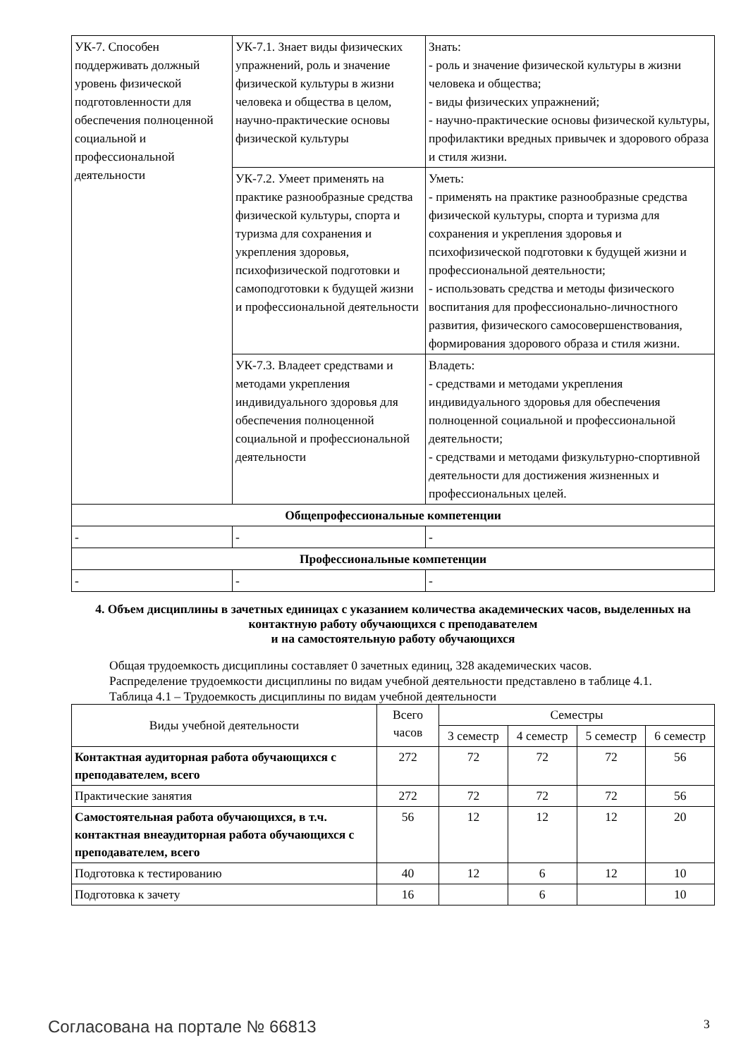| УК-7. Способен поддерживать должный уровень физической подготовленности для обеспечения полноценной социальной и профессиональной деятельности | УК-7.1. Знает виды физических упражнений, роль и значение физической культуры в жизни человека и общества в целом, научно-практические основы физической культуры | Знать: - роль и значение физической культуры в жизни человека и общества; - виды физических упражнений; - научно-практические основы физической культуры, профилактики вредных привычек и здорового образа и стиля жизни. |
| | УК-7.2. Умеет применять на практике разнообразные средства физической культуры, спорта и туризма для сохранения и укрепления здоровья, психофизической подготовки и самоподготовки к будущей жизни и профессиональной деятельности | Уметь: - применять на практике разнообразные средства физической культуры, спорта и туризма для сохранения и укрепления здоровья и психофизической подготовки к будущей жизни и профессиональной деятельности; - использовать средства и методы физического воспитания для профессионально-личностного развития, физического самосовершенствования, формирования здорового образа и стиля жизни. |
| | УК-7.3. Владеет средствами и методами укрепления индивидуального здоровья для обеспечения полноценной социальной и профессиональной деятельности | Владеть: - средствами и методами укрепления индивидуального здоровья для обеспечения полноценной социальной и профессиональной деятельности; - средствами и методами физкультурно-спортивной деятельности для достижения жизненных и профессиональных целей. |
| Общепрофессиональные компетенции | | |
| - | - | - |
| Профессиональные компетенции | | |
| - | - | - |
4. Объем дисциплины в зачетных единицах с указанием количества академических часов, выделенных на контактную работу обучающихся с преподавателем
и на самостоятельную работу обучающихся
Общая трудоемкость дисциплины составляет 0 зачетных единиц, 328 академических часов.
Распределение трудоемкости дисциплины по видам учебной деятельности представлено в таблице 4.1.
Таблица 4.1 – Трудоемкость дисциплины по видам учебной деятельности
| Виды учебной деятельности | Всего часов | Семестры | | | |
| --- | --- | --- | --- | --- | --- |
| | | 3 семестр | 4 семестр | 5 семестр | 6 семестр |
| Контактная аудиторная работа обучающихся с преподавателем, всего | 272 | 72 | 72 | 72 | 56 |
| Практические занятия | 272 | 72 | 72 | 72 | 56 |
| Самостоятельная работа обучающихся, в т.ч. контактная внеаудиторная работа обучающихся с преподавателем, всего | 56 | 12 | 12 | 12 | 20 |
| Подготовка к тестированию | 40 | 12 | 6 | 12 | 10 |
| Подготовка к зачету | 16 | | 6 | | 10 |
Согласована на портале № 66813 3